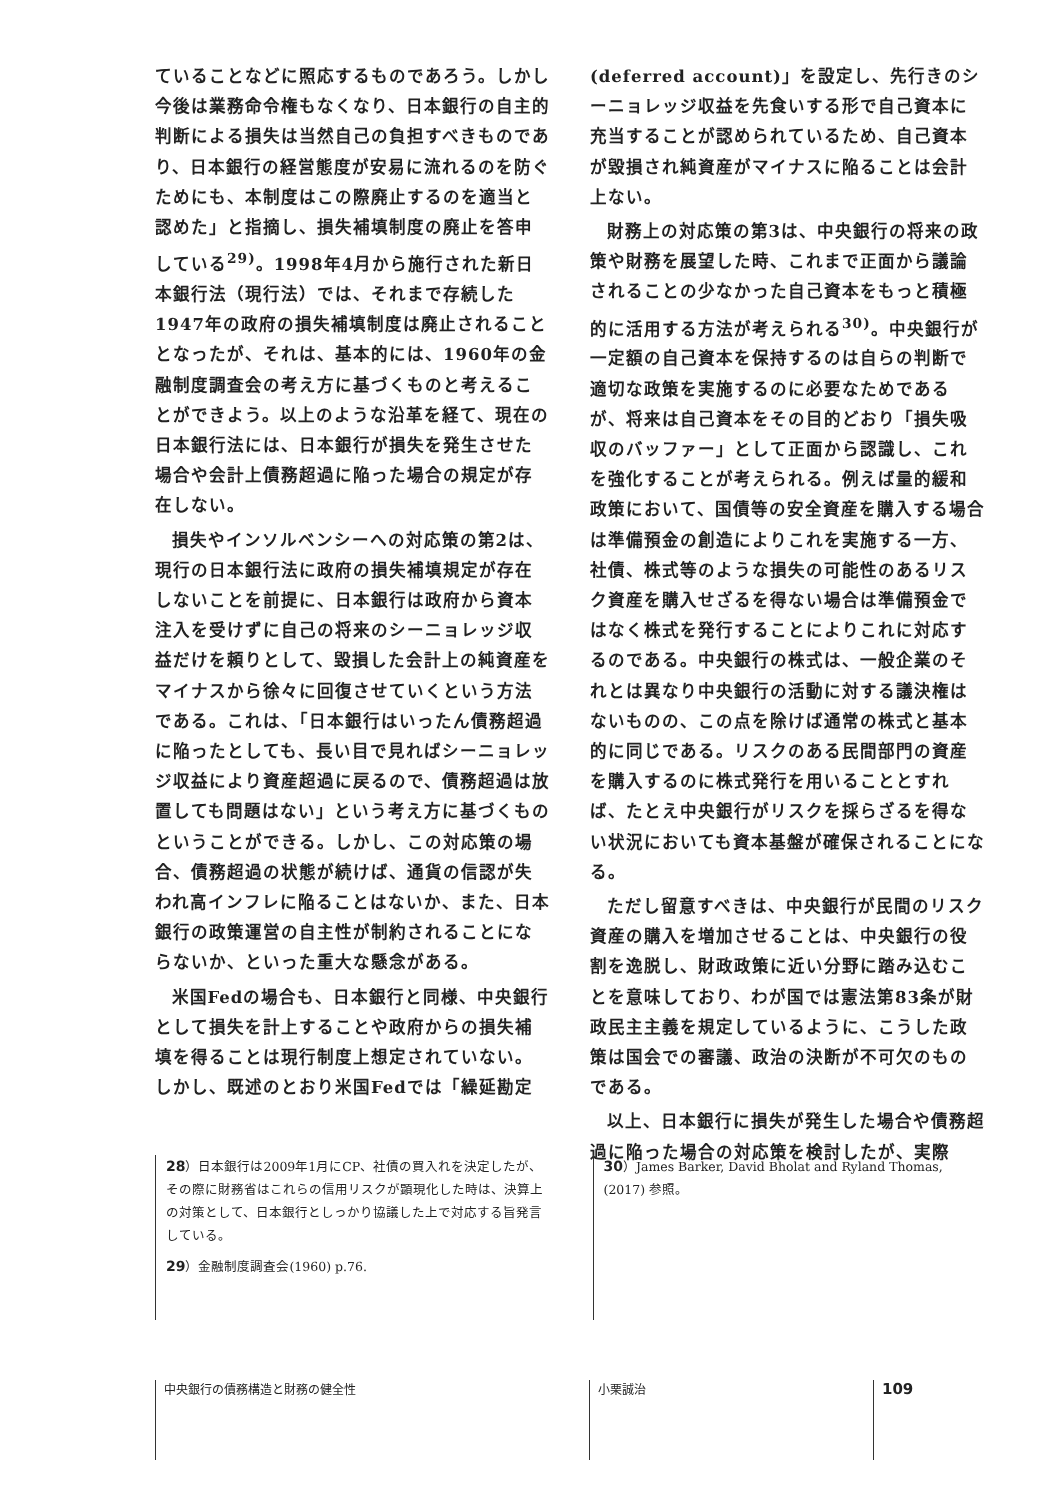ていることなどに照応するものであろう。しかし今後は業務命令権もなくなり、日本銀行の自主的判断による損失は当然自己の負担すべきものであり、日本銀行の経営態度が安易に流れるのを防ぐためにも、本制度はこの際廃止するのを適当と認めた」と指摘し、損失補填制度の廃止を答申している<sup>29)</sup>。1998年4月から施行された新日本銀行法（現行法）では、それまで存続した1947年の政府の損失補填制度は廃止されることとなったが、それは、基本的には、1960年の金融制度調査会の考え方に基づくものと考えることができよう。以上のような沿革を経て、現在の日本銀行法には、日本銀行が損失を発生させた場合や会計上債務超過に陥った場合の規定が存在しない。
損失やインソルベンシーへの対応策の第2は、現行の日本銀行法に政府の損失補填規定が存在しないことを前提に、日本銀行は政府から資本注入を受けずに自己の将来のシーニョレッジ収益だけを頼りとして、毀損した会計上の純資産をマイナスから徐々に回復させていくという方法である。これは、「日本銀行はいったん債務超過に陥ったとしても、長い目で見ればシーニョレッジ収益により資産超過に戻るので、債務超過は放置しても問題はない」という考え方に基づくものということができる。しかし、この対応策の場合、債務超過の状態が続けば、通貨の信認が失われ高インフレに陥ることはないか、また、日本銀行の政策運営の自主性が制約されることにならないか、といった重大な懸念がある。
米国Fedの場合も、日本銀行と同様、中央銀行として損失を計上することや政府からの損失補填を得ることは現行制度上想定されていない。しかし、既述のとおり米国Fedでは「繰延勘定
(deferred account)」を設定し、先行きのシーニョレッジ収益を先食いする形で自己資本に充当することが認められているため、自己資本が毀損され純資産がマイナスに陥ることは会計上ない。
財務上の対応策の第3は、中央銀行の将来の政策や財務を展望した時、これまで正面から議論されることの少なかった自己資本をもっと積極的に活用する方法が考えられる<sup>30)</sup>。中央銀行が一定額の自己資本を保持するのは自らの判断で適切な政策を実施するのに必要なためであるが、将来は自己資本をその目的どおり「損失吸収のバッファー」として正面から認識し、これを強化することが考えられる。例えば量的緩和政策において、国債等の安全資産を購入する場合は準備預金の創造によりこれを実施する一方、社債、株式等のような損失の可能性のあるリスク資産を購入せざるを得ない場合は準備預金ではなく株式を発行することによりこれに対応するのである。中央銀行の株式は、一般企業のそれとは異なり中央銀行の活動に対する議決権はないものの、この点を除けば通常の株式と基本的に同じである。リスクのある民間部門の資産を購入するのに株式発行を用いることとすれば、たとえ中央銀行がリスクを採らざるを得ない状況においても資本基盤が確保されることになる。
ただし留意すべきは、中央銀行が民間のリスク資産の購入を増加させることは、中央銀行の役割を逸脱し、財政政策に近い分野に踏み込むことを意味しており、わが国では憲法第83条が財政民主主義を規定しているように、こうした政策は国会での審議、政治の決断が不可欠のものである。
以上、日本銀行に損失が発生した場合や債務超過に陥った場合の対応策を検討したが、実際
28）日本銀行は2009年1月にCP、社債の買入れを決定したが、その際に財務省はこれらの信用リスクが顕現化した時は、決算上の対策として、日本銀行としっかり協議した上で対応する旨発言している。
29）金融制度調査会(1960) p.76.
30）James Barker, David Bholat and Ryland Thomas, (2017) 参照。
中央銀行の債務構造と財務の健全性 小栗誠治
109